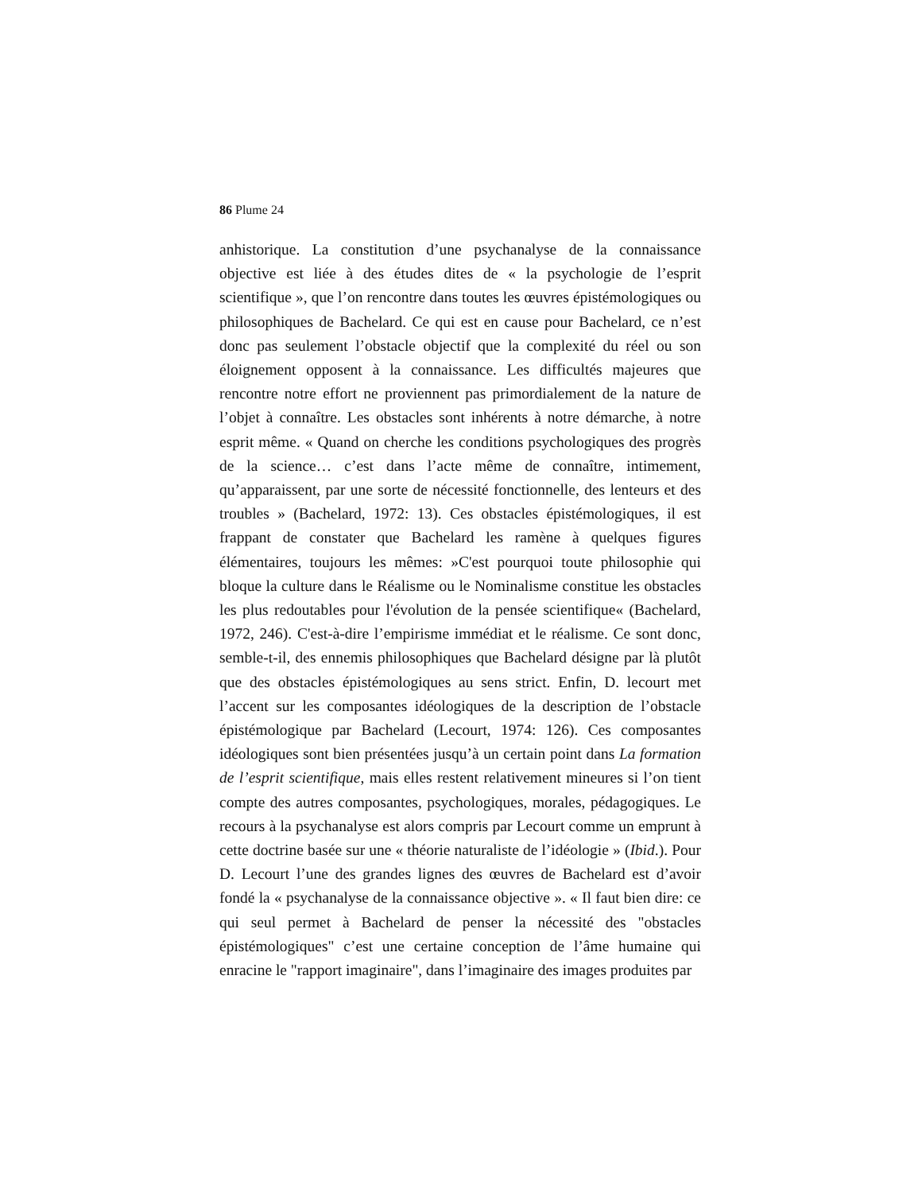86 Plume 24
anhistorique. La constitution d’une psychanalyse de la connaissance objective est liée à des études dites de « la psychologie de l’esprit scientifique », que l’on rencontre dans toutes les œuvres épistémologiques ou philosophiques de Bachelard. Ce qui est en cause pour Bachelard, ce n’est donc pas seulement l’obstacle objectif que la complexité du réel ou son éloignement opposent à la connaissance. Les difficultés majeures que rencontre notre effort ne proviennent pas primordialement de la nature de l’objet à connaître. Les obstacles sont inhérents à notre démarche, à notre esprit même. « Quand on cherche les conditions psychologiques des progrès de la science… c’est dans l’acte même de connaître, intimement, qu’apparaissent, par une sorte de nécessité fonctionnelle, des lenteurs et des troubles » (Bachelard, 1972: 13). Ces obstacles épistémologiques, il est frappant de constater que Bachelard les ramène à quelques figures élémentaires, toujours les mêmes: »C'est pourquoi toute philosophie qui bloque la culture dans le Réalisme ou le Nominalisme constitue les obstacles les plus redoutables pour l'évolution de la pensée scientifique« (Bachelard, 1972, 246). C'est-à-dire l’empirisme immédiat et le réalisme. Ce sont donc, semble-t-il, des ennemis philosophiques que Bachelard désigne par là plutôt que des obstacles épistémologiques au sens strict. Enfin, D. lecourt met l’accent sur les composantes idéologiques de la description de l’obstacle épistémologique par Bachelard (Lecourt, 1974: 126). Ces composantes idéologiques sont bien présentées jusqu’à un certain point dans La formation de l’esprit scientifique, mais elles restent relativement mineures si l’on tient compte des autres composantes, psychologiques, morales, pédagogiques. Le recours à la psychanalyse est alors compris par Lecourt comme un emprunt à cette doctrine basée sur une « théorie naturaliste de l’idéologie » (Ibid.). Pour D. Lecourt l’une des grandes lignes des œuvres de Bachelard est d’avoir fondé la « psychanalyse de la connaissance objective ». « Il faut bien dire: ce qui seul permet à Bachelard de penser la nécessité des "obstacles épistémologiques" c’est une certaine conception de l’âme humaine qui enracine le "rapport imaginaire", dans l’imaginaire des images produites par